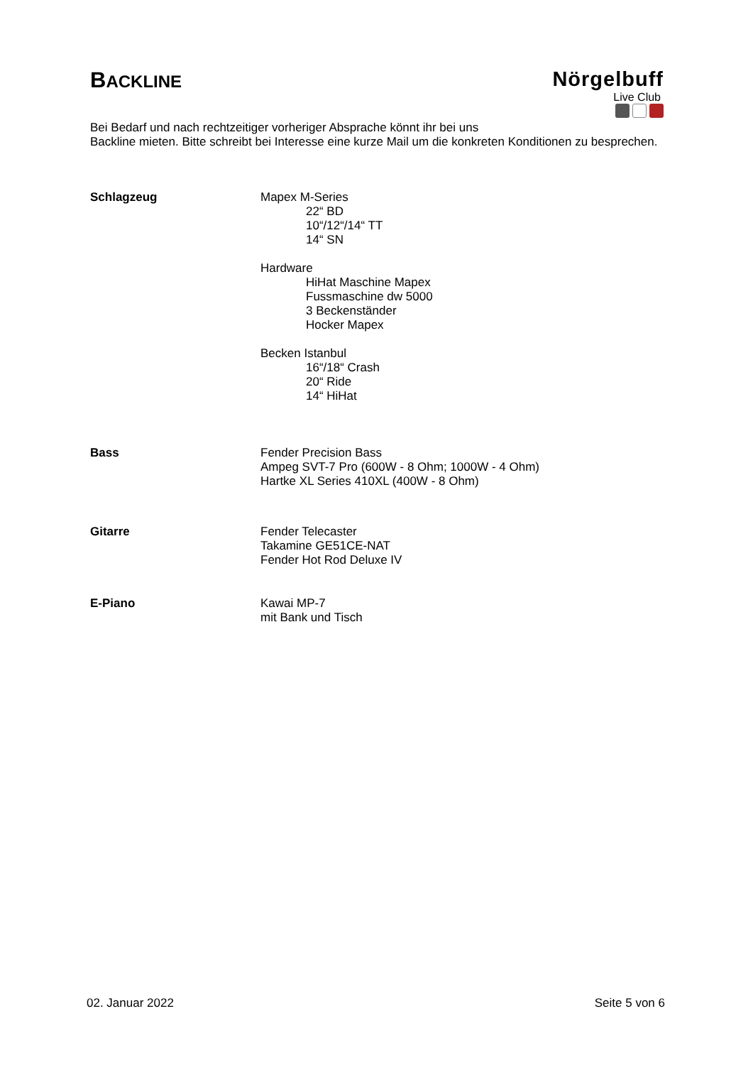BACKLINE
Nörgelbuff
Live Club
Bei Bedarf und nach rechtzeitiger vorheriger Absprache könnt ihr bei uns
Backline mieten. Bitte schreibt bei Interesse eine kurze Mail um die konkreten Konditionen zu besprechen.
Schlagzeug Mapex M-Series
22“ BD
10“/12“/14“ TT
14“ SN
Hardware
HiHat Maschine Mapex
Fussmaschine dw 5000
3 Beckenständer
Hocker Mapex
Becken Istanbul
16“/18“ Crash
20“ Ride
14“ HiHat
Bass Fender Precision Bass
Ampeg SVT-7 Pro (600W - 8 Ohm; 1000W - 4 Ohm)
Hartke XL Series 410XL (400W - 8 Ohm)
Gitarre Fender Telecaster
Takamine GE51CE-NAT
Fender Hot Rod Deluxe IV
E-Piano Kawai MP-7
mit Bank und Tisch
02. Januar 2022 Seite 5 von 6